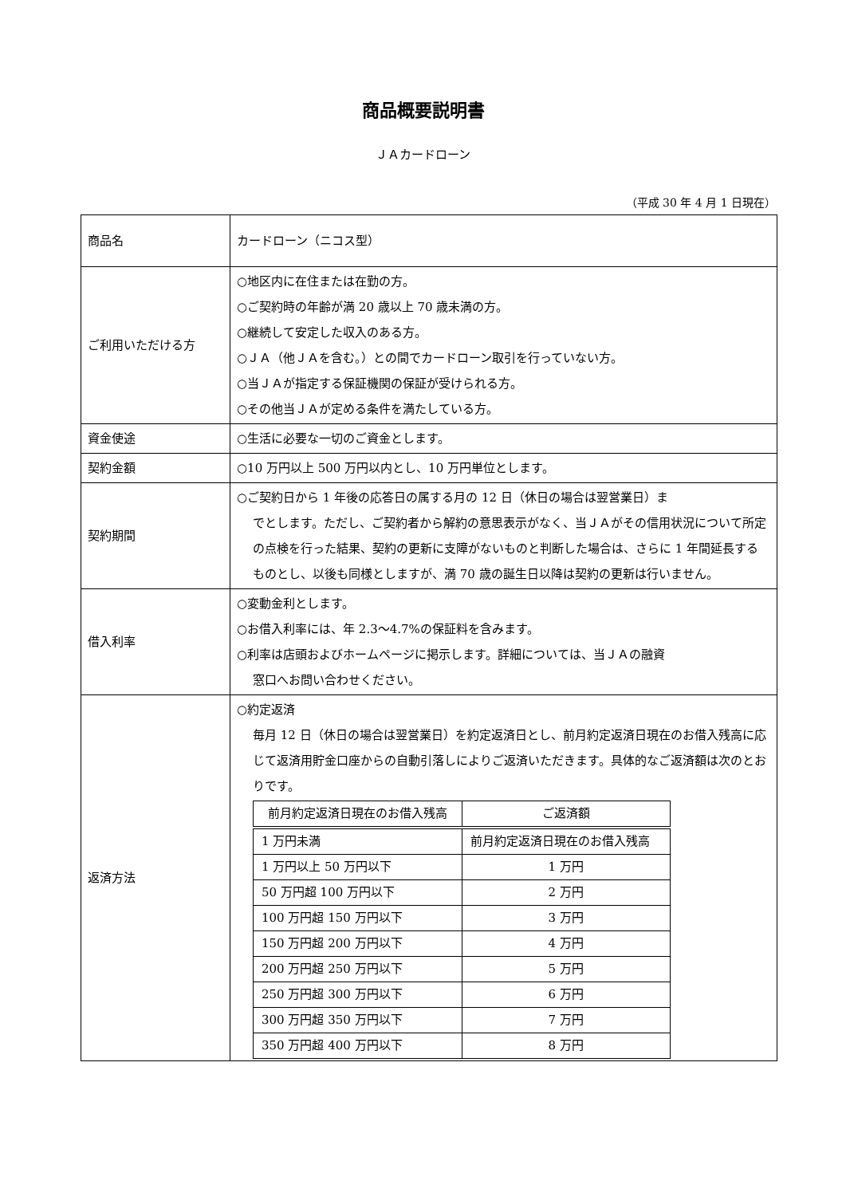商品概要説明書
ＪＡカードローン
（平成 30 年 4 月 1 日現在）
| 商品名 | カードローン（ニコス型） |
| ご利用いただける方 | ○地区内に在住または在勤の方。 ○ご契約時の年齢が満 20 歳以上 70 歳未満の方。 ○継続して安定した収入のある方。 ○ＪＡ（他ＪＡを含む。）との間でカードローン取引を行っていない方。 ○当ＪＡが指定する保証機関の保証が受けられる方。 ○その他当ＪＡが定める条件を満たしている方。 |
| 資金使途 | ○生活に必要な一切のご資金とします。 |
| 契約金額 | ○10 万円以上 500 万円以内とし、10 万円単位とします。 |
| 契約期間 | ○ご契約日から 1 年後の応答日の属する月の 12 日（休日の場合は翌営業日）ま でとします。ただし、ご契約者から解約の意思表示がなく、当ＪＡがその信用状況について所定の点検を行った結果、契約の更新に支障がないものと判断した場合は、さらに 1 年間延長するものとし、以後も同様としますが、満 70 歳の誕生日以降は契約の更新は行いません。 |
| 借入利率 | ○変動金利とします。 ○お借入利率には、年 2.3～4.7%の保証料を含みます。 ○利率は店頭およびホームページに掲示します。詳細については、当ＪＡの融資 窓口へお問い合わせください。 |
| 返済方法 | ○約定返済 毎月 12 日（休日の場合は翌営業日）を約定返済日とし、前月約定返済日現在のお借入残高に応じて返済用貯金口座からの自動引落しによりご返済いただきます。具体的なご返済額は次のとおりです。 / 前月約定返済日現在のお借入残高 / ご返済額 / / --- / --- / / 1 万円未満 / 前月約定返済日現在のお借入残高 / / 1 万円以上 50 万円以下 / 1 万円 / / 50 万円超 100 万円以下 / 2 万円 / / 100 万円超 150 万円以下 / 3 万円 / / 150 万円超 200 万円以下 / 4 万円 / / 200 万円超 250 万円以下 / 5 万円 / / 250 万円超 300 万円以下 / 6 万円 / / 300 万円超 350 万円以下 / 7 万円 / / 350 万円超 400 万円以下 / 8 万円 / |